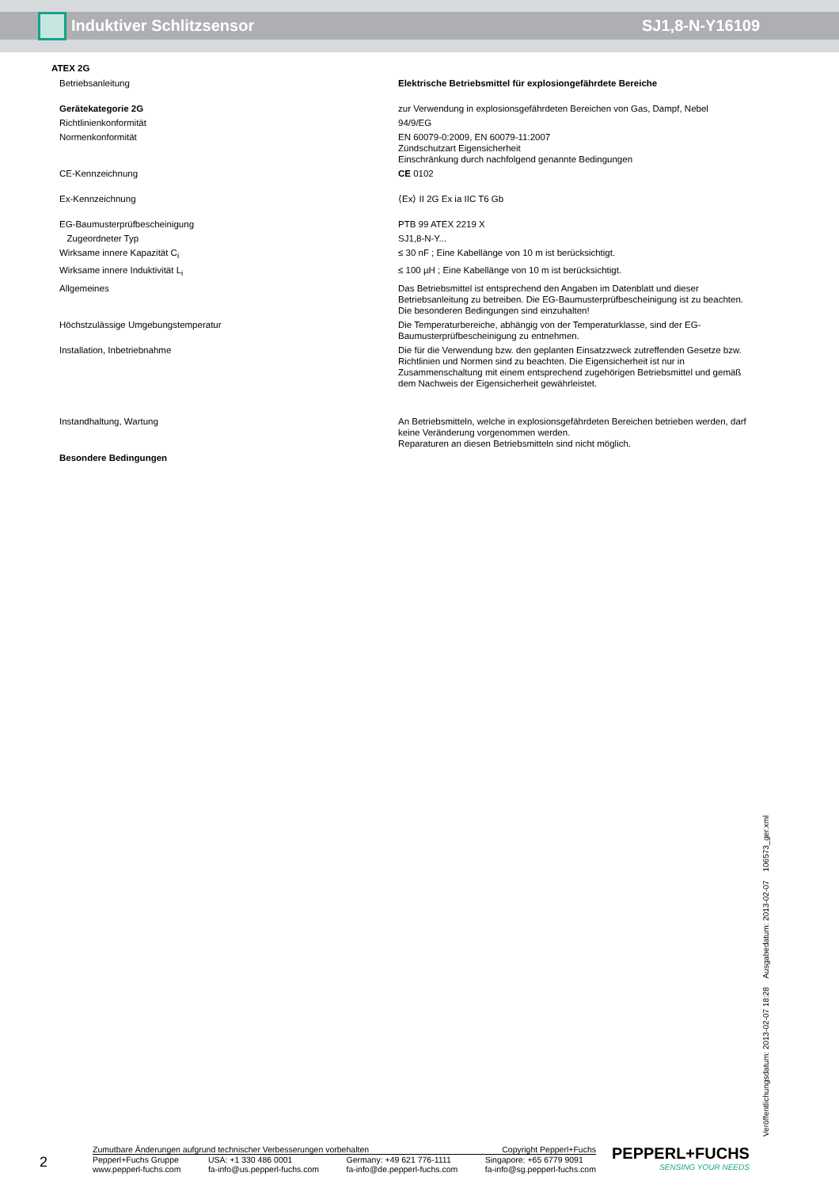Induktiver Schlitzsensor SJ1,8-N-Y16109
ATEX 2G
| Betriebsanleitung | Elektrische Betriebsmittel für explosiongefährdete Bereiche |
| Gerätekategorie 2G | zur Verwendung in explosionsgefährdeten Bereichen von Gas, Dampf, Nebel |
| Richtlinienkonformität | 94/9/EG |
| Normenkonformität | EN 60079-0:2009, EN 60079-11:2007 Zündschutzart Eigensicherheit Einschränkung durch nachfolgend genannte Bedingungen |
| CE-Kennzeichnung | CE 0102 |
| Ex-Kennzeichnung | ⟨Ex⟩ II 2G Ex ia IIC T6 Gb |
| EG-Baumusterprüfbescheinigung | PTB 99 ATEX 2219 X |
| Zugeordneter Typ | SJ1,8-N-Y... |
| Wirksame innere Kapazität C<sub>i</sub> | ≤ 30 nF ; Eine Kabellänge von 10 m ist berücksichtigt. |
| Wirksame innere Induktivität L<sub>i</sub> | ≤ 100 µH ; Eine Kabellänge von 10 m ist berücksichtigt. |
| Allgemeines | Das Betriebsmittel ist entsprechend den Angaben im Datenblatt und dieser Betriebsanleitung zu betreiben. Die EG-Baumusterprüfbescheinigung ist zu beachten. Die besonderen Bedingungen sind einzuhalten! |
| Höchstzulässige Umgebungstemperatur | Die Temperaturbereiche, abhängig von der Temperaturklasse, sind der EG-Baumusterprüfbescheinigung zu entnehmen. |
| Installation, Inbetriebnahme | Die für die Verwendung bzw. den geplanten Einsatzzweck zutreffenden Gesetze bzw. Richtlinien und Normen sind zu beachten. Die Eigensicherheit ist nur in Zusammenschaltung mit einem entsprechend zugehörigen Betriebsmittel und gemäß dem Nachweis der Eigensicherheit gewährleistet. |
| Instandhaltung, Wartung | An Betriebsmitteln, welche in explosionsgefährdeten Bereichen betrieben werden, darf keine Veränderung vorgenommen werden. Reparaturen an diesen Betriebsmitteln sind nicht möglich. |
| Besondere Bedingungen | |
Veröffentlichungsdatum: 2013-02-07 18:28 Ausgabedatum: 2013-02-07 106573_ger.xml
2
Zumutbare Änderungen aufgrund technischer Verbesserungen vorbehalten Copyright Pepperl+Fuchs
Pepperl+Fuchs Gruppe
www.pepperl-fuchs.com USA: +1 330 486 0001
fa-info@us.pepperl-fuchs.com Germany: +49 621 776-1111
fa-info@de.pepperl-fuchs.com Singapore: +65 6779 9091
fa-info@sg.pepperl-fuchs.com
PEPPERL+FUCHS
SENSING YOUR NEEDS